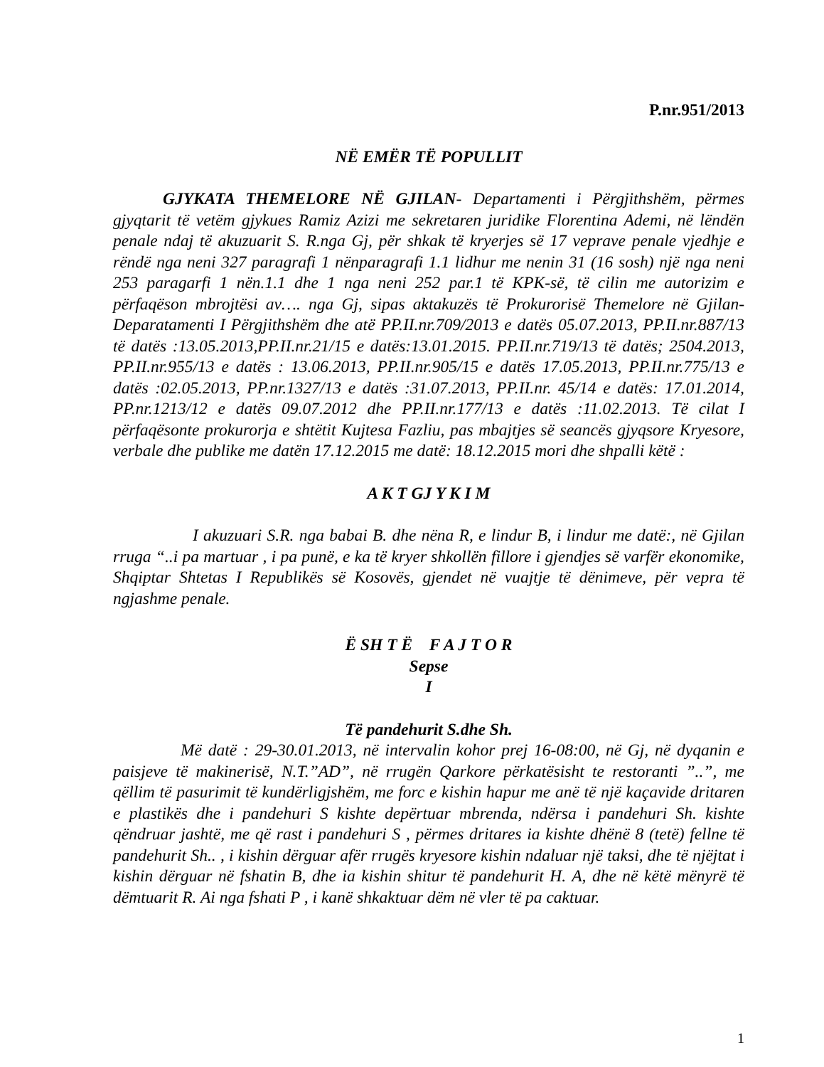P.nr.951/2013
NË EMËR TË POPULLIT
GJYKATA THEMELORE NË GJILAN- Departamenti i Përgjithshëm, përmes gjyqtarit të vetëm gjykues Ramiz Azizi me sekretaren juridike Florentina Ademi, në lëndën penale ndaj të akuzuarit S. R.nga Gj, për shkak të kryerjes së 17 veprave penale vjedhje e rëndë nga neni 327 paragrafi 1 nënparagrafi 1.1 lidhur me nenin 31 (16 sosh) një nga neni 253 paragarfi 1 nën.1.1 dhe 1 nga neni 252 par.1 të KPK-së, të cilin me autorizim e përfaqëson mbrojtësi av…. nga Gj, sipas aktakuzës të Prokurorisë Themelore në Gjilan-Deparatamenti I Përgjithshëm dhe atë PP.II.nr.709/2013 e datës 05.07.2013, PP.II.nr.887/13 të datës :13.05.2013,PP.II.nr.21/15 e datës:13.01.2015. PP.II.nr.719/13 të datës; 2504.2013, PP.II.nr.955/13 e datës : 13.06.2013, PP.II.nr.905/15 e datës 17.05.2013, PP.II.nr.775/13 e datës :02.05.2013, PP.nr.1327/13 e datës :31.07.2013, PP.II.nr. 45/14 e datës: 17.01.2014, PP.nr.1213/12 e datës 09.07.2012 dhe PP.II.nr.177/13 e datës :11.02.2013. Të cilat I përfaqësonte prokurorja e shtëtit Kujtesa Fazliu, pas mbajtjes së seancës gjyqsore Kryesore, verbale dhe publike me datën 17.12.2015 me datë: 18.12.2015 mori dhe shpalli këtë :
A K T GJ Y K I M
I akuzuari S.R. nga babai B. dhe nëna R, e lindur B, i lindur me datë:, në Gjilan rruga “..i pa martuar , i pa punë, e ka të kryer shkollën fillore i gjendjes së varfër ekonomike, Shqiptar Shtetas I Republikës së Kosovës, gjendet në vuajtje të dënimeve, për vepra të ngjashme penale.
Ë SH T Ë F A J T O R
Sepse
I
Të pandehurit S.dhe Sh.
Më datë : 29-30.01.2013, në intervalin kohor prej 16-08:00, në Gj, në dyqanin e paisjeve të makinerisë, N.T.”AD”, në rrugën Qarkore përkatësisht te restoranti ”..”, me qëllim të pasurimit të kundërligjshëm, me forc e kishin hapur me anë të një kaçavide dritaren e plastikës dhe i pandehuri S kishte depërtuar mbrenda, ndërsa i pandehuri Sh. kishte qëndruar jashtë, me që rast i pandehuri S , përmes dritares ia kishte dhënë 8 (tetë) fellne të pandehurit Sh.. , i kishin dërguar afër rrugës kryesore kishin ndaluar një taksi, dhe të njëjtat i kishin dërguar në fshatin B, dhe ia kishin shitur të pandehurit H. A, dhe në këtë mënyrë të dëmtuarit R. Ai nga fshati P , i kanë shkaktuar dëm në vler të pa caktuar.
1